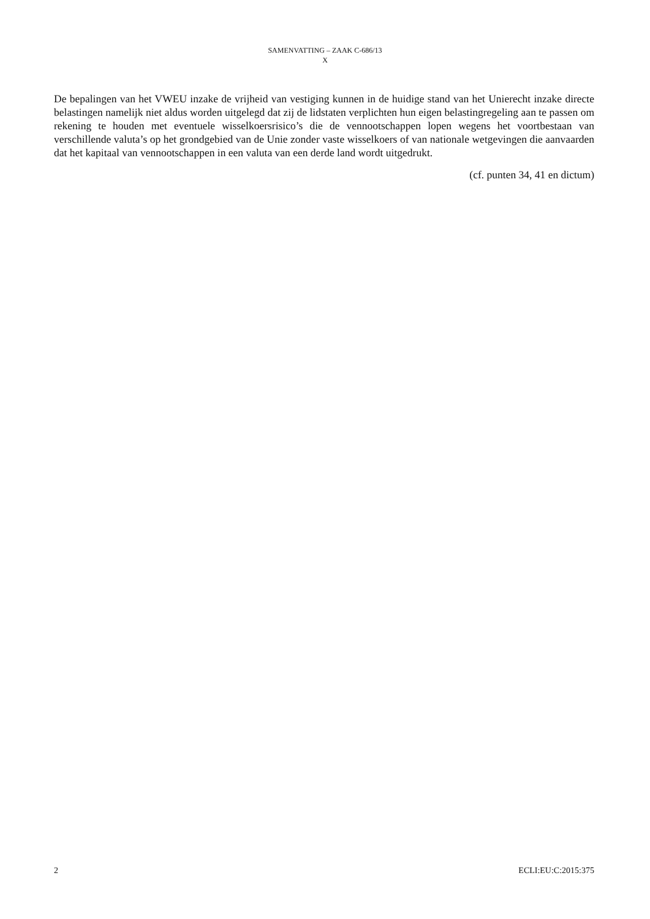SAMENVATTING – ZAAK C-686/13
X
De bepalingen van het VWEU inzake de vrijheid van vestiging kunnen in de huidige stand van het Unierecht inzake directe belastingen namelijk niet aldus worden uitgelegd dat zij de lidstaten verplichten hun eigen belastingregeling aan te passen om rekening te houden met eventuele wisselkoersrisico’s die de vennootschappen lopen wegens het voortbestaan van verschillende valuta’s op het grondgebied van de Unie zonder vaste wisselkoers of van nationale wetgevingen die aanvaarden dat het kapitaal van vennootschappen in een valuta van een derde land wordt uitgedrukt.
(cf. punten 34, 41 en dictum)
2 ECLI:EU:C:2015:375